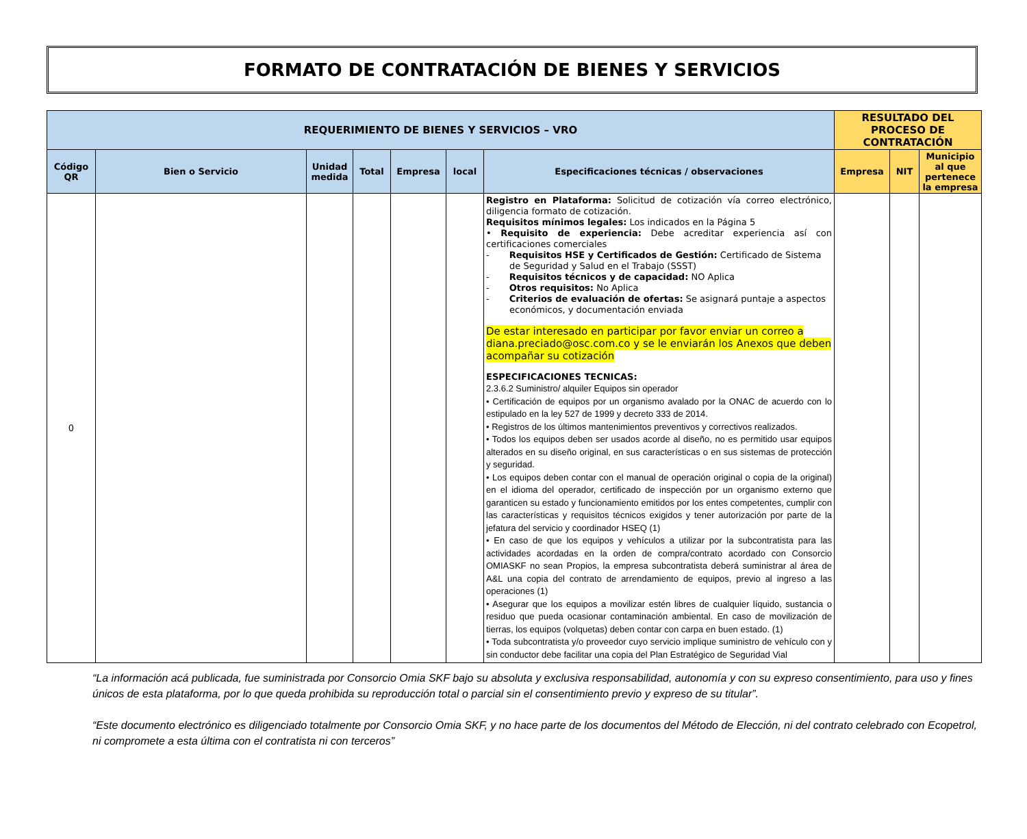FORMATO DE CONTRATACIÓN DE BIENES Y SERVICIOS
| REQUERIMIENTO DE BIENES Y SERVICIOS – VRO | | | | | | | RESULTADO DEL PROCESO DE CONTRATACIÓN | | |
| --- | --- | --- | --- | --- | --- | --- | --- | --- | --- |
| Código QR | Bien o Servicio | Unidad medida | Total | Empresa | local | Especificaciones técnicas / observaciones | Empresa | NIT | Municipio al que pertenece la empresa |
| 0 | | | | | | Registro en Plataforma: Solicitud de cotización vía correo electrónico, diligencia formato de cotización. Requisitos mínimos legales: Los indicados en la Página 5 • Requisito de experiencia: Debe acreditar experiencia así con certificaciones comerciales - Requisitos HSE y Certificados de Gestión: Certificado de Sistema de Seguridad y Salud en el Trabajo (SSST) - Requisitos técnicos y de capacidad: NO Aplica - Otros requisitos: No Aplica - Criterios de evaluación de ofertas: Se asignará puntaje a aspectos económicos, y documentación enviada De estar interesado en participar por favor enviar un correo a diana.preciado@osc.com.co y se le enviarán los Anexos que deben acompañar su cotización ESPECIFICACIONES TECNICAS: 2.3.6.2 Suministro/ alquiler Equipos sin operador • Certificación de equipos por un organismo avalado por la ONAC de acuerdo con lo estipulado en la ley 527 de 1999 y decreto 333 de 2014. • Registros de los últimos mantenimientos preventivos y correctivos realizados. • Todos los equipos deben ser usados acorde al diseño, no es permitido usar equipos alterados en su diseño original, en sus características o en sus sistemas de protección y seguridad. • Los equipos deben contar con el manual de operación original o copia de la original) en el idioma del operador, certificado de inspección por un organismo externo que garanticen su estado y funcionamiento emitidos por los entes competentes, cumplir con las características y requisitos técnicos exigidos y tener autorización por parte de la jefatura del servicio y coordinador HSEQ (1) • En caso de que los equipos y vehículos a utilizar por la subcontratista para las actividades acordadas en la orden de compra/contrato acordado con Consorcio OMIASKF no sean Propios, la empresa subcontratista deberá suministrar al área de A&L una copia del contrato de arrendamiento de equipos, previo al ingreso a las operaciones (1) • Asegurar que los equipos a movilizar estén libres de cualquier líquido, sustancia o residuo que pueda ocasionar contaminación ambiental. En caso de movilización de tierras, los equipos (volquetas) deben contar con carpa en buen estado. (1) • Toda subcontratista y/o proveedor cuyo servicio implique suministro de vehículo con y sin conductor debe facilitar una copia del Plan Estratégico de Seguridad Vial | | | |
“La información acá publicada, fue suministrada por Consorcio Omia SKF bajo su absoluta y exclusiva responsabilidad, autonomía y con su expreso consentimiento, para uso y fines únicos de esta plataforma, por lo que queda prohibida su reproducción total o parcial sin el consentimiento previo y expreso de su titular”.
“Este documento electrónico es diligenciado totalmente por Consorcio Omia SKF, y no hace parte de los documentos del Método de Elección, ni del contrato celebrado con Ecopetrol, ni compromete a esta última con el contratista ni con terceros”